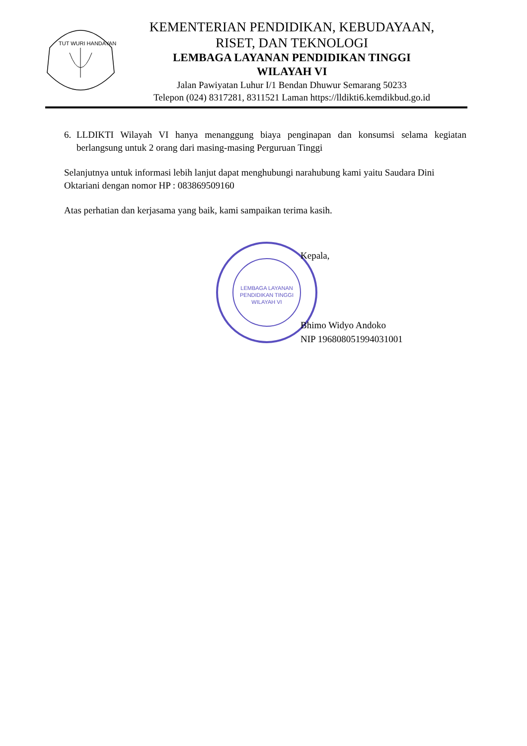TUT WURI HANDAYANI
KEMENTERIAN PENDIDIKAN, KEBUDAYAAN,
RISET, DAN TEKNOLOGI
LEMBAGA LAYANAN PENDIDIKAN TINGGI
WILAYAH VI
Jalan Pawiyatan Luhur I/1 Bendan Dhuwur Semarang 50233
Telepon (024) 8317281, 8311521 Laman https://lldikti6.kemdikbud.go.id
6. LLDIKTI Wilayah VI hanya menanggung biaya penginapan dan konsumsi selama kegiatan berlangsung untuk 2 orang dari masing-masing Perguruan Tinggi
Selanjutnya untuk informasi lebih lanjut dapat menghubungi narahubung kami yaitu Saudara Dini Oktariani dengan nomor HP : 083869509160
Atas perhatian dan kerjasama yang baik, kami sampaikan terima kasih.
LEMBAGA LAYANAN
PENDIDIKAN TINGGI
WILAYAH VI
Kepala,
Bhimo Widyo Andoko
NIP 196808051994031001